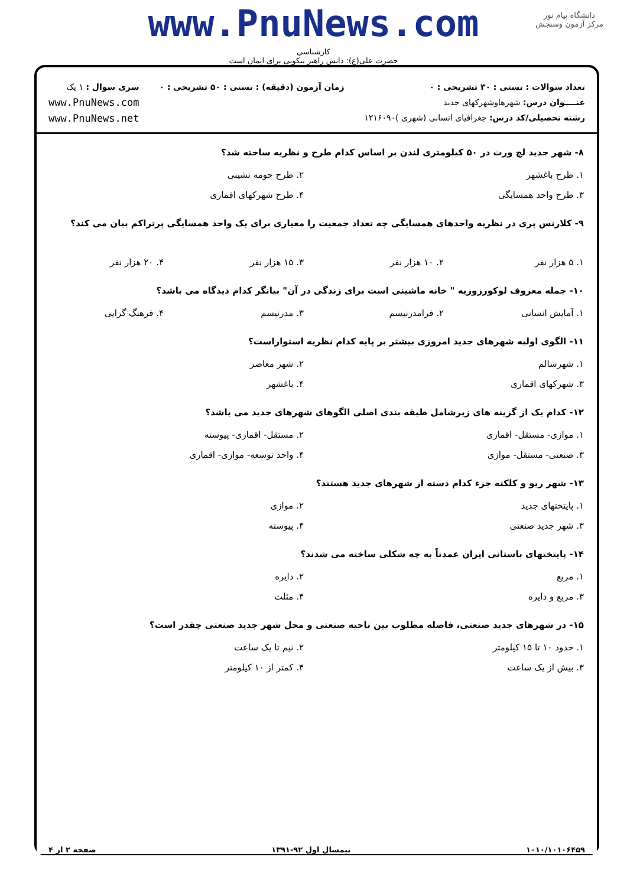دانشگاه پیام نور
مرکز آزمون وسنجش
www.PnuNews.com
کارشناسی
حضرت علی(ع): دانش راهبر نیکویی برای ایمان است
تعداد سوالات : تستی : ۳۰ تشریحی : ۰
عنــــوان درس: شهرهاوشهرکهای جدید
رشته تحصیلی/کد درس: جغرافیای انسانی (شهری )۱۲۱۶۰۹۰
زمان آزمون (دقیقه) : تستی : ۵۰ تشریحی : ۰
سری سوال : ۱ یک
www.PnuNews.com
www.PnuNews.net
۸- شهر جدید لچ ورث در ۵۰ کیلومتری لندن بر اساس کدام طرح و نظریه ساخته شد؟
| ۱. طرح باغشهر | ۲. طرح حومه نشینی |
| ۳. طرح واحد همسایگی | ۴. طرح شهرکهای اقماری |
۹- کلارنس پری در نظریه واحدهای همسایگی چه تعداد جمعیت را معیاری برای یک واحد همسایگی پرتراکم بیان می کند؟
| ۱. ۵ هزار نفر | ۲. ۱۰ هزار نفر | ۳. ۱۵ هزار نفر | ۴. ۲۰ هزار نفر |
۱۰- جمله معروف لوکورزوزیه " خانه ماشینی است برای زندگی در آن" بیانگر کدام دیدگاه می باشد؟
| ۱. آمایش انسانی | ۲. فرامدرنیسم | ۳. مدرنیسم | ۴. فرهنگ گرایی |
۱۱- الگوی اولیه شهرهای جدید امروزی بیشتر بر پایه کدام نظریه استواراست؟
| ۱. شهرسالم | ۲. شهر معاصر |
| ۳. شهرکهای اقماری | ۴. باغشهر |
۱۲- کدام یک از گزینه های زیرشامل طبقه بندی اصلی الگوهای شهرهای جدید می باشد؟
| ۱. موازی- مستقل- اقماری | ۲. مستقل- اقماری- پیوسته |
| ۳. صنعتی- مستقل- موازی | ۴. واحد توسعه- موازی- اقماری |
۱۳- شهر ریو و کلکته جزء کدام دسته از شهرهای جدید هستند؟
| ۱. پایتختهای جدید | ۲. موازی |
| ۳. شهر جدید صنعتی | ۴. پیوسته |
۱۴- پایتختهای باستانی ایران عمدتاً به چه شکلی ساخته می شدند؟
| ۱. مربع | ۲. دایره |
| ۳. مربع و دایره | ۴. مثلث |
۱۵- در شهرهای جدید صنعتی، فاصله مطلوب بین ناحیه صنعتی و محل شهر جدید صنعتی چقدر است؟
| ۱. حدود ۱۰ تا ۱۵ کیلومتر | ۲. نیم تا یک ساعت |
| ۳. بیش از یک ساعت | ۴. کمتر از ۱۰ کیلومتر |
۱۰۱۰/۱۰۱۰۶۴۵۹ نیمسال اول ۹۲-۱۳۹۱ صفحه ۲ از ۴